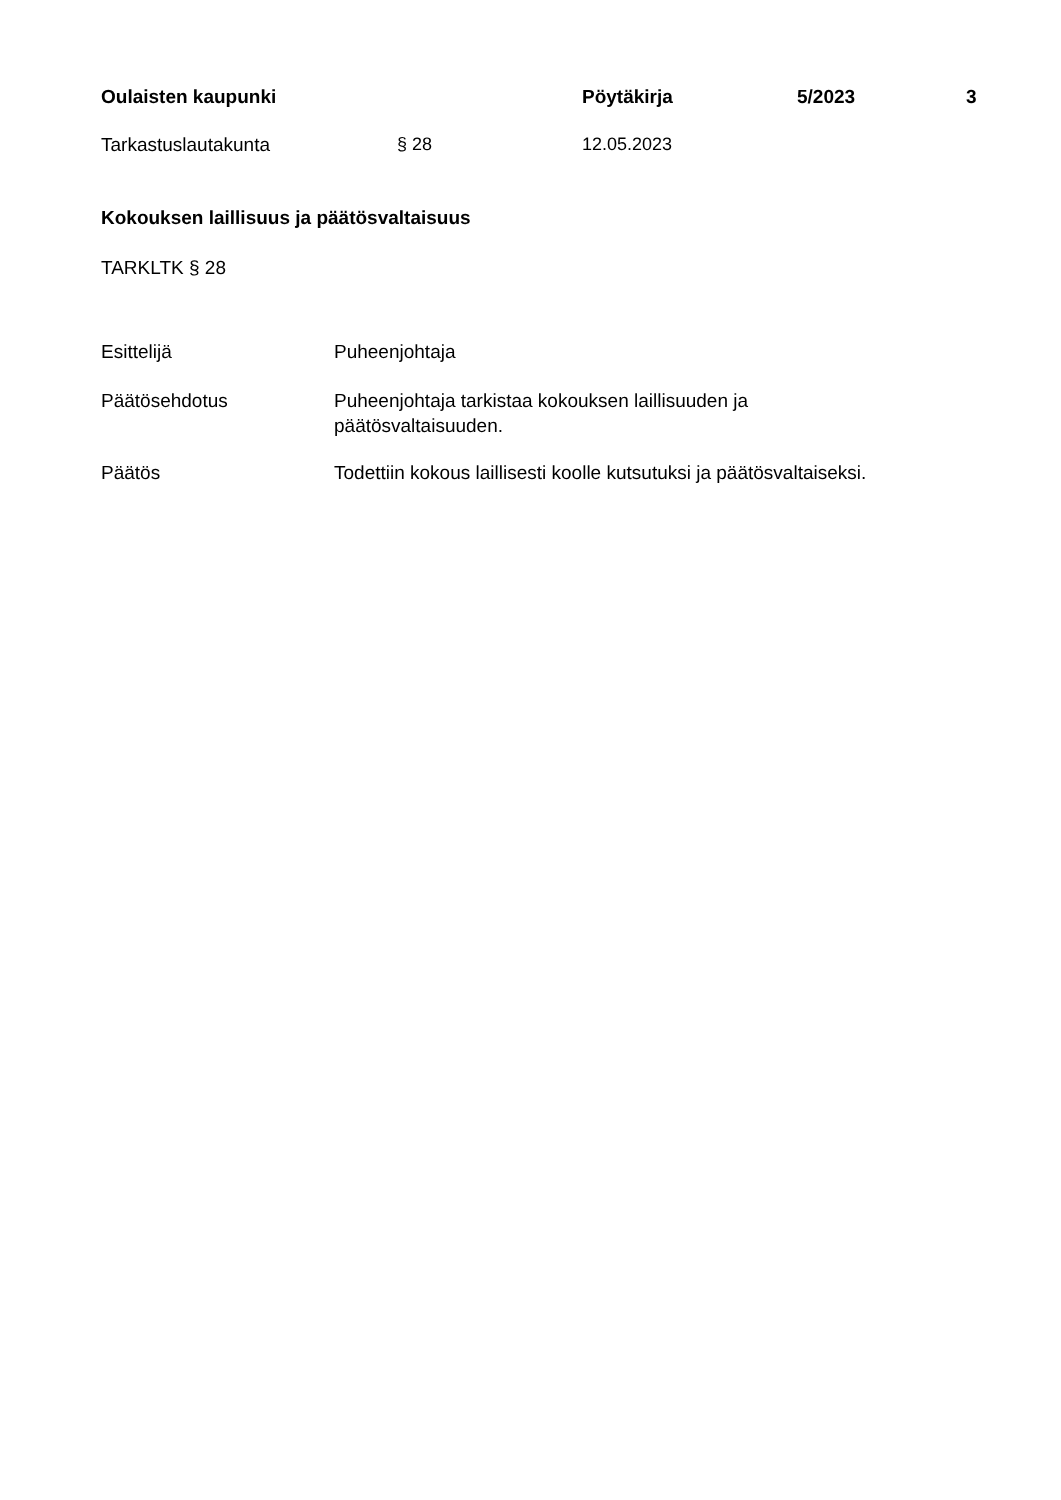Oulaisten kaupunki Pöytäkirja 5/2023 3
Tarkastuslautakunta § 28 12.05.2023
Kokouksen laillisuus ja päätösvaltaisuus
TARKLTK § 28
Esittelijä Puheenjohtaja
Päätösehdotus Puheenjohtaja tarkistaa kokouksen laillisuuden ja
päätösvaltaisuuden.
Päätös Todettiin kokous laillisesti koolle kutsutuksi ja päätösvaltaiseksi.